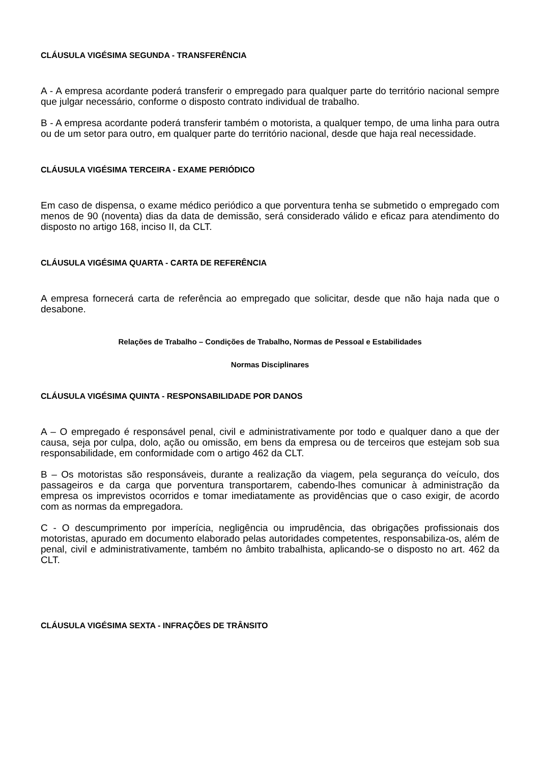CLÁUSULA VIGÉSIMA SEGUNDA - TRANSFERÊNCIA
A - A empresa acordante poderá transferir o empregado para qualquer parte do território nacional sempre que julgar necessário, conforme o disposto contrato individual de trabalho.
B - A empresa acordante poderá transferir também o motorista, a qualquer tempo, de uma linha para outra ou de um setor para outro, em qualquer parte do território nacional, desde que haja real necessidade.
CLÁUSULA VIGÉSIMA TERCEIRA - EXAME PERIÓDICO
Em caso de dispensa, o exame médico periódico a que porventura tenha se submetido o empregado com menos de 90 (noventa) dias da data de demissão, será considerado válido e eficaz para atendimento do disposto no artigo 168, inciso II, da CLT.
CLÁUSULA VIGÉSIMA QUARTA - CARTA DE REFERÊNCIA
A empresa fornecerá carta de referência ao empregado que solicitar, desde que não haja nada que o desabone.
Relações de Trabalho – Condições de Trabalho, Normas de Pessoal e Estabilidades
Normas Disciplinares
CLÁUSULA VIGÉSIMA QUINTA - RESPONSABILIDADE POR DANOS
A – O empregado é responsável penal, civil e administrativamente por todo e qualquer dano a que der causa, seja por culpa, dolo, ação ou omissão, em bens da empresa ou de terceiros que estejam sob sua responsabilidade, em conformidade com o artigo 462 da CLT.
B – Os motoristas são responsáveis, durante a realização da viagem, pela segurança do veículo, dos passageiros e da carga que porventura transportarem, cabendo-lhes comunicar à administração da empresa os imprevistos ocorridos e tomar imediatamente as providências que o caso exigir, de acordo com as normas da empregadora.
C - O descumprimento por imperícia, negligência ou imprudência, das obrigações profissionais dos motoristas, apurado em documento elaborado pelas autoridades competentes, responsabiliza-os, além de penal, civil e administrativamente, também no âmbito trabalhista, aplicando-se o disposto no art. 462 da CLT.
CLÁUSULA VIGÉSIMA SEXTA - INFRAÇÕES DE TRÂNSITO